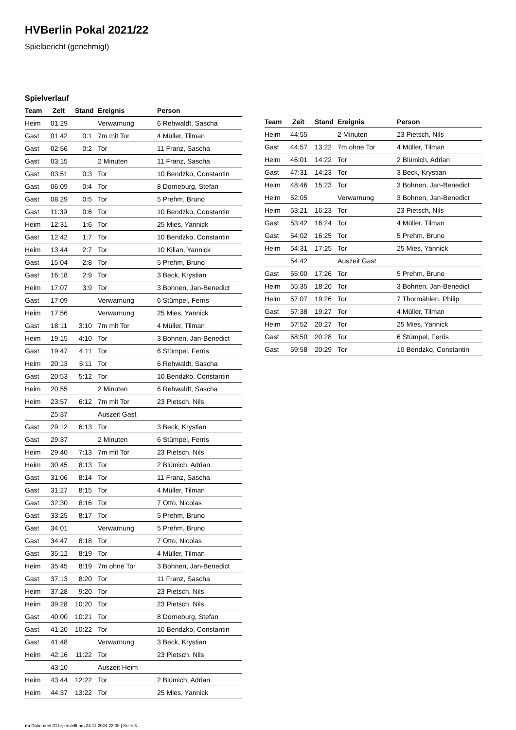HVBerlin Pokal 2021/22
Spielbericht (genehmigt)
Spielverlauf
| Team | Zeit | Stand | Ereignis | Person |
| --- | --- | --- | --- | --- |
| Heim | 01:29 | | Verwarnung | 6 Rehwaldt, Sascha |
| Gast | 01:42 | 0:1 | 7m mit Tor | 4 Müller, Tilman |
| Gast | 02:56 | 0:2 | Tor | 11 Franz, Sascha |
| Gast | 03:15 | | 2 Minuten | 11 Franz, Sascha |
| Gast | 03:51 | 0:3 | Tor | 10 Bendzko, Constantin |
| Gast | 06:09 | 0:4 | Tor | 8 Dorneburg, Stefan |
| Gast | 08:29 | 0:5 | Tor | 5 Prehm, Bruno |
| Gast | 11:39 | 0:6 | Tor | 10 Bendzko, Constantin |
| Heim | 12:31 | 1:6 | Tor | 25 Mies, Yannick |
| Gast | 12:42 | 1:7 | Tor | 10 Bendzko, Constantin |
| Heim | 13:44 | 2:7 | Tor | 10 Kilian, Yannick |
| Gast | 15:04 | 2:8 | Tor | 5 Prehm, Bruno |
| Gast | 16:18 | 2:9 | Tor | 3 Beck, Krystian |
| Heim | 17:07 | 3:9 | Tor | 3 Bohnen, Jan-Benedict |
| Gast | 17:09 | | Verwarnung | 6 Stümpel, Ferris |
| Heim | 17:56 | | Verwarnung | 25 Mies, Yannick |
| Gast | 18:11 | 3:10 | 7m mit Tor | 4 Müller, Tilman |
| Heim | 19:15 | 4:10 | Tor | 3 Bohnen, Jan-Benedict |
| Gast | 19:47 | 4:11 | Tor | 6 Stümpel, Ferris |
| Heim | 20:13 | 5:11 | Tor | 6 Rehwaldt, Sascha |
| Gast | 20:53 | 5:12 | Tor | 10 Bendzko, Constantin |
| Heim | 20:55 | | 2 Minuten | 6 Rehwaldt, Sascha |
| Heim | 23:57 | 6:12 | 7m mit Tor | 23 Pietsch, Nils |
| | 25:37 | | Auszeit Gast | |
| Gast | 29:12 | 6:13 | Tor | 3 Beck, Krystian |
| Gast | 29:37 | | 2 Minuten | 6 Stümpel, Ferris |
| Heim | 29:40 | 7:13 | 7m mit Tor | 23 Pietsch, Nils |
| Heim | 30:45 | 8:13 | Tor | 2 Blümich, Adrian |
| Gast | 31:06 | 8:14 | Tor | 11 Franz, Sascha |
| Gast | 31:27 | 8:15 | Tor | 4 Müller, Tilman |
| Gast | 32:30 | 8:16 | Tor | 7 Otto, Nicolas |
| Gast | 33:25 | 8:17 | Tor | 5 Prehm, Bruno |
| Gast | 34:01 | | Verwarnung | 5 Prehm, Bruno |
| Gast | 34:47 | 8:18 | Tor | 7 Otto, Nicolas |
| Gast | 35:12 | 8:19 | Tor | 4 Müller, Tilman |
| Heim | 35:45 | 8:19 | 7m ohne Tor | 3 Bohnen, Jan-Benedict |
| Gast | 37:13 | 8:20 | Tor | 11 Franz, Sascha |
| Heim | 37:28 | 9:20 | Tor | 23 Pietsch, Nils |
| Heim | 39:28 | 10:20 | Tor | 23 Pietsch, Nils |
| Gast | 40:00 | 10:21 | Tor | 8 Dorneburg, Stefan |
| Gast | 41:20 | 10:22 | Tor | 10 Bendzko, Constantin |
| Gast | 41:48 | | Verwarnung | 3 Beck, Krystian |
| Heim | 42:16 | 11:22 | Tor | 23 Pietsch, Nils |
| | 43:10 | | Auszeit Heim | |
| Heim | 43:44 | 12:22 | Tor | 2 Blümich, Adrian |
| Heim | 44:37 | 13:22 | Tor | 25 Mies, Yannick |
| Team | Zeit | Stand | Ereignis | Person |
| --- | --- | --- | --- | --- |
| Heim | 44:55 | | 2 Minuten | 23 Pietsch, Nils |
| Gast | 44:57 | 13:22 | 7m ohne Tor | 4 Müller, Tilman |
| Heim | 46:01 | 14:22 | Tor | 2 Blümich, Adrian |
| Gast | 47:31 | 14:23 | Tor | 3 Beck, Krystian |
| Heim | 48:46 | 15:23 | Tor | 3 Bohnen, Jan-Benedict |
| Heim | 52:05 | | Verwarnung | 3 Bohnen, Jan-Benedict |
| Heim | 53:21 | 16:23 | Tor | 23 Pietsch, Nils |
| Gast | 53:42 | 16:24 | Tor | 4 Müller, Tilman |
| Gast | 54:02 | 16:25 | Tor | 5 Prehm, Bruno |
| Heim | 54:31 | 17:25 | Tor | 25 Mies, Yannick |
| | 54:42 | | Auszeit Gast | |
| Gast | 55:00 | 17:26 | Tor | 5 Prehm, Bruno |
| Heim | 55:35 | 18:26 | Tor | 3 Bohnen, Jan-Benedict |
| Heim | 57:07 | 19:26 | Tor | 7 Thormählen, Philip |
| Gast | 57:38 | 19:27 | Tor | 4 Müller, Tilman |
| Heim | 57:52 | 20:27 | Tor | 25 Mies, Yannick |
| Gast | 58:50 | 20:28 | Tor | 6 Stümpel, Ferris |
| Gast | 59:58 | 20:29 | Tor | 10 Bendzko, Constantin |
nu.Dokument 011e, erstellt am 24.11.2024 22:00 | Seite 3